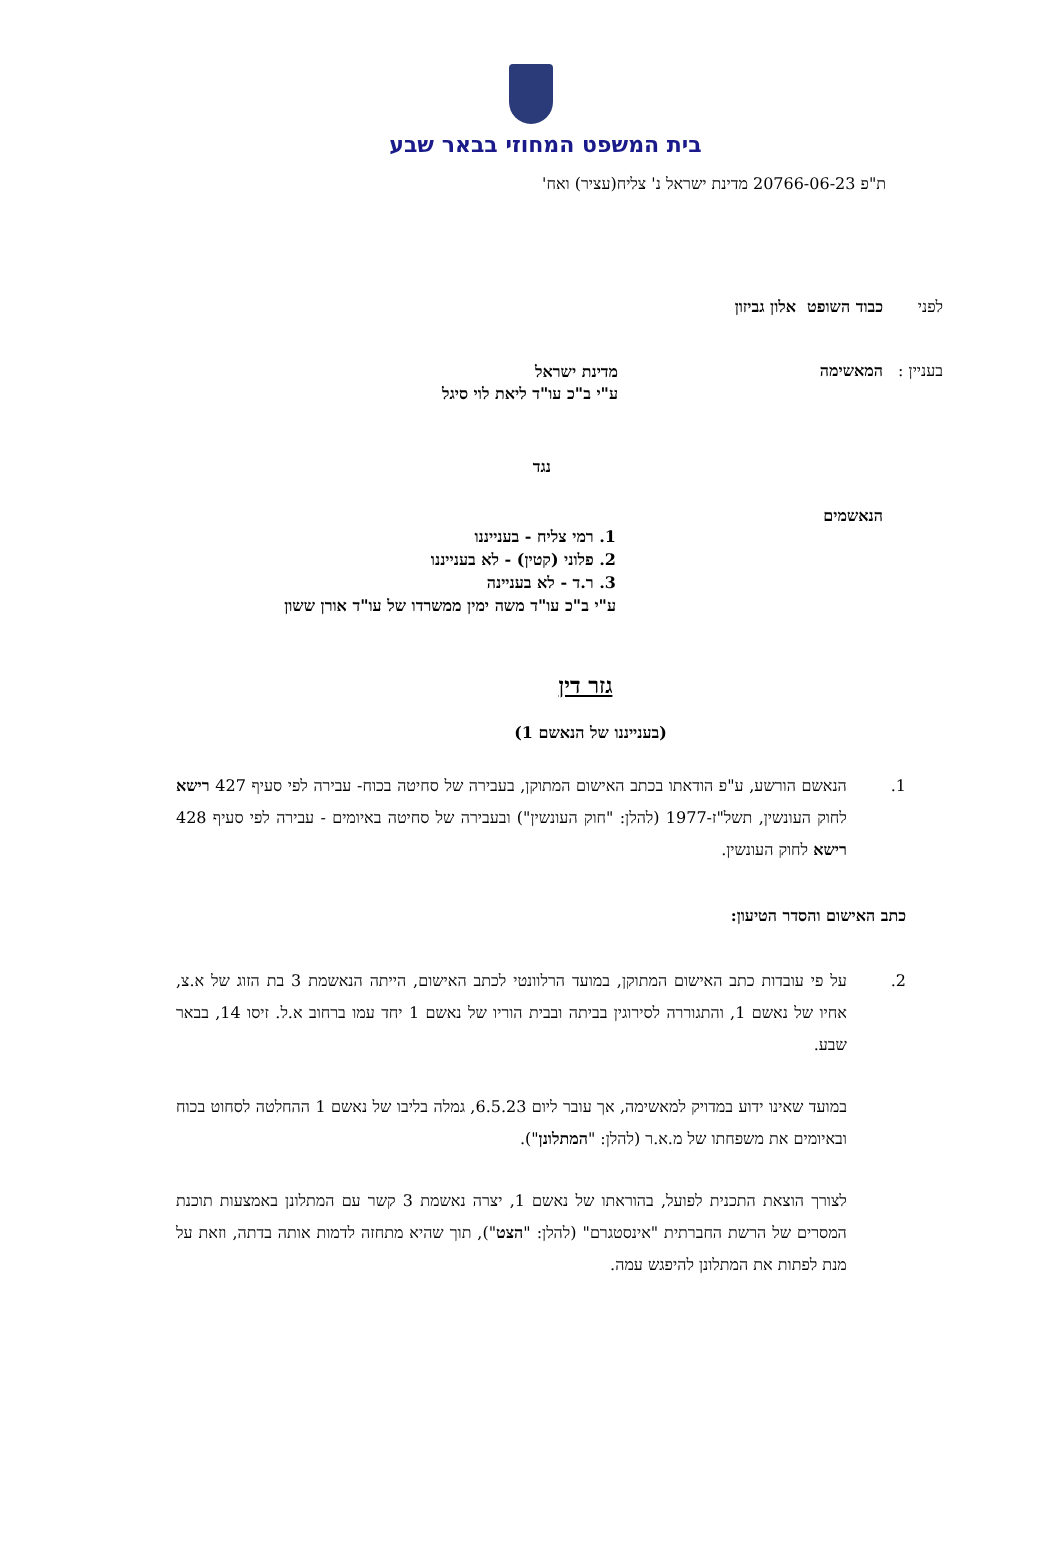בית המשפט המחוזי בבאר שבע
ת"פ 20766-06-23 מדינת ישראל נ' צליח(עציר) ואח'
לפני כבוד השופט אלון גביזון
בעניין :
המאשימה
מדינת ישראל
ע"י ב"כ עו"ד ליאת לוי סיגל
נגד
הנאשמים
1. רמי צליח - בענייננו
2. פלוני (קטין) - לא בענייננו
3. ר.ד - לא בעניינה
ע"י ב"כ עו"ד משה ימין ממשרדו של עו"ד אורן ששון
גזר דין
(בענייננו של הנאשם 1)
1. הנאשם הורשע, ע"פ הודאתו בכתב האישום המתוקן, בעבירה של סחיטה בכוח- עבירה לפי סעיף 427 רישא לחוק העונשין, תשל"ז-1977 (להלן: "חוק העונשין") ובעבירה של סחיטה באיומים - עבירה לפי סעיף 428 רישא לחוק העונשין.
כתב האישום והסדר הטיעון:
2. על פי עובדות כתב האישום המתוקן, במועד הרלוונטי לכתב האישום, הייתה הנאשמת 3 בת הזוג של א.צ, אחיו של נאשם 1, והתגוררה לסירוגין בביתה ובבית הוריו של נאשם 1 יחד עמו ברחוב א.ל. זיסו 14, בבאר שבע.
במועד שאינו ידוע במדויק למאשימה, אך עובר ליום 6.5.23, גמלה בליבו של נאשם 1 ההחלטה לסחוט בכוח ובאיומים את משפחתו של מ.א.ר (להלן: "המתלונן").
לצורך הוצאת התכנית לפועל, בהוראתו של נאשם 1, יצרה נאשמת 3 קשר עם המתלונן באמצעות תוכנת המסרים של הרשת החברתית "אינסטגרם" (להלן: "הצט"), תוך שהיא מתחזה לדמות אותה בדתה, וזאת על מנת לפתות את המתלונן להיפגש עמה.